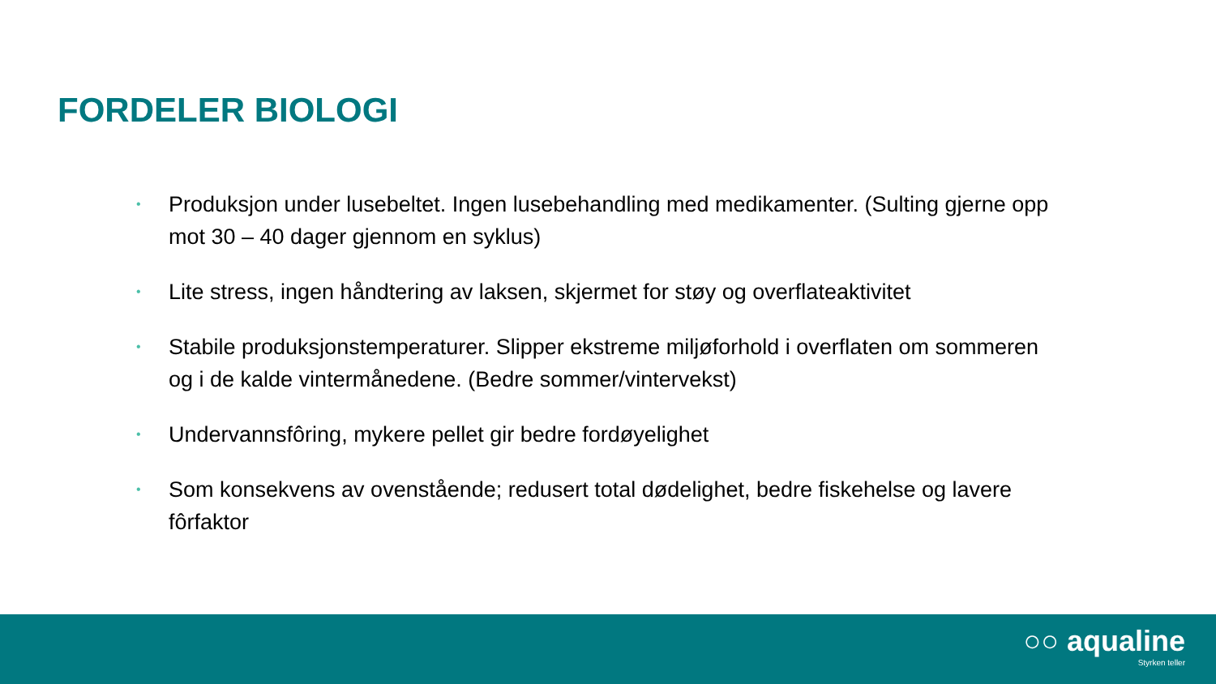FORDELER BIOLOGI
• Produksjon under lusebeltet. Ingen lusebehandling med medikamenter. (Sulting gjerne opp mot 30 – 40 dager gjennom en syklus)
• Lite stress, ingen håndtering av laksen, skjermet for støy og overflateaktivitet
• Stabile produksjonstemperaturer. Slipper ekstreme miljøforhold i overflaten om sommeren og i de kalde vintermånedene. (Bedre sommer/vintervekst)
• Undervannsfôring, mykere pellet gir bedre fordøyelighet
• Som konsekvens av ovenstående; redusert total dødelighet, bedre fiskehelse og lavere fôrfaktor
○○ aqualine
Styrken teller